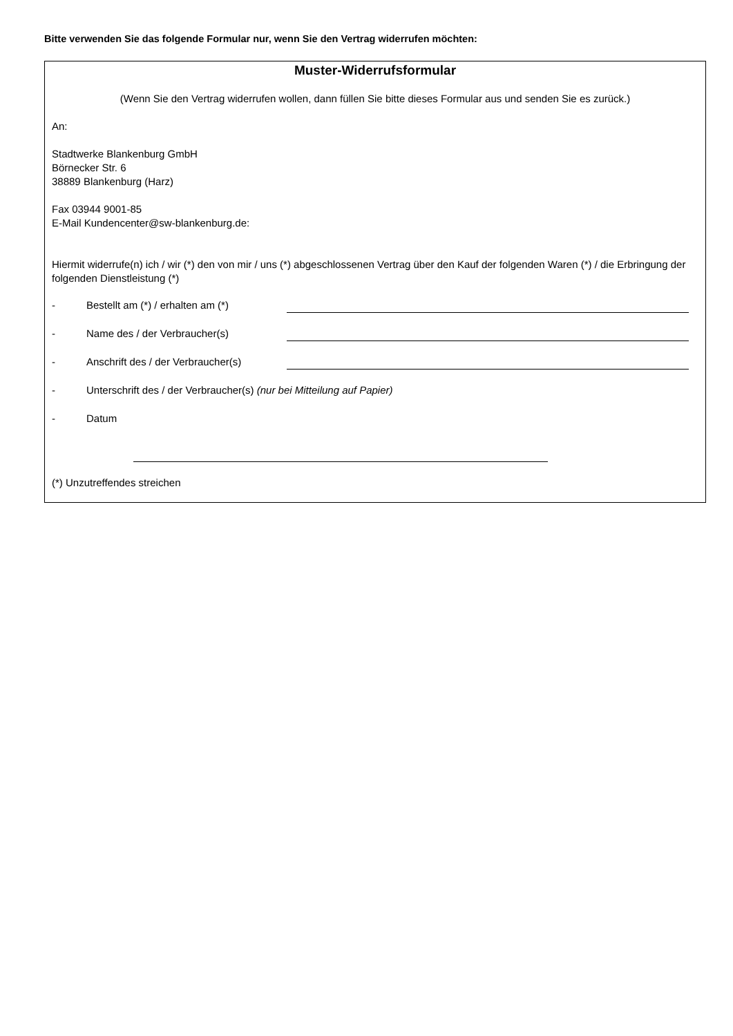Bitte verwenden Sie das folgende Formular nur, wenn Sie den Vertrag widerrufen möchten:
Muster-Widerrufsformular
(Wenn Sie den Vertrag widerrufen wollen, dann füllen Sie bitte dieses Formular aus und senden Sie es zurück.)
An:
Stadtwerke Blankenburg GmbH
Börnecker Str. 6
38889 Blankenburg (Harz)
Fax 03944 9001-85
E-Mail Kundencenter@sw-blankenburg.de:
Hiermit widerrufe(n) ich / wir (*) den von mir / uns (*) abgeschlossenen Vertrag über den Kauf der folgenden Waren (*) / die Erbringung der folgenden Dienstleistung (*)
- Bestellt am (*) / erhalten am (*)
- Name des / der Verbraucher(s)
- Anschrift des / der Verbraucher(s)
- Unterschrift des / der Verbraucher(s) (nur bei Mitteilung auf Papier)
- Datum
(*) Unzutreffendes streichen